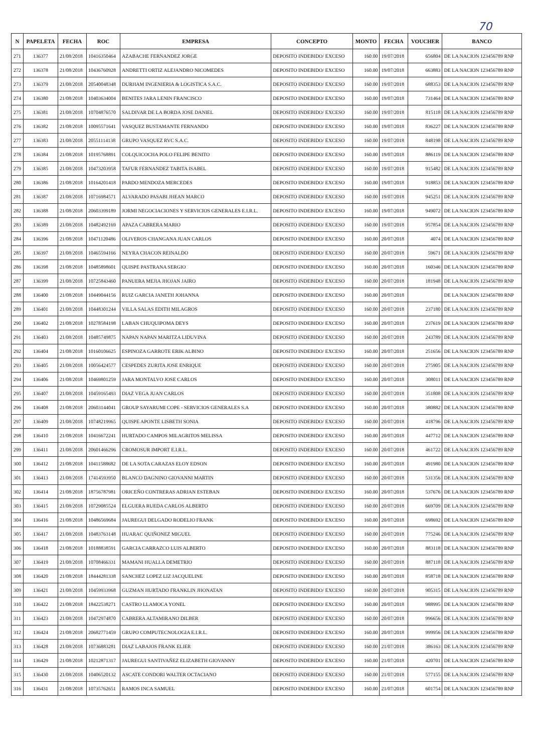70
| N | PAPELETA | FECHA | ROC | EMPRESA | CONCEPTO | MONTO | FECHA | VOUCHER | BANCO |
| --- | --- | --- | --- | --- | --- | --- | --- | --- | --- |
| 271 | 136377 | 21/08/2018 | 10416350464 | AZABACHE FERNANDEZ JORGE | DEPOSITO INDEBIDO/ EXCESO | 160.00 | 19/07/2018 | 656804 | DE LA NACION 123456789 RNP |
| 272 | 136378 | 21/08/2018 | 10436760928 | ANDRETTI ORTIZ ALEJANDRO NICOMEDES | DEPOSITO INDEBIDO/ EXCESO | 160.00 | 19/07/2018 | 663883 | DE LA NACION 123456789 RNP |
| 273 | 136379 | 21/08/2018 | 20540048348 | DURHAM INGENIERIA & LOGISTICA S.A.C. | DEPOSITO INDEBIDO/ EXCESO | 160.00 | 19/07/2018 | 688353 | DE LA NACION 123456789 RNP |
| 274 | 136380 | 21/08/2018 | 10403634004 | BENITES JARA LENIN FRANCISCO | DEPOSITO INDEBIDO/ EXCESO | 160.00 | 19/07/2018 | 731464 | DE LA NACION 123456789 RNP |
| 275 | 136381 | 21/08/2018 | 10704876570 | SALDIVAR DE LA BORDA JOSE DANIEL | DEPOSITO INDEBIDO/ EXCESO | 160.00 | 19/07/2018 | 815118 | DE LA NACION 123456789 RNP |
| 276 | 136382 | 21/08/2018 | 10095571641 | VASQUEZ BUSTAMANTE FERNANDO | DEPOSITO INDEBIDO/ EXCESO | 160.00 | 19/07/2018 | 836227 | DE LA NACION 123456789 RNP |
| 277 | 136383 | 21/08/2018 | 20551114138 | GRUPO VASQUEZ RVC S.A.C. | DEPOSITO INDEBIDO/ EXCESO | 160.00 | 19/07/2018 | 848198 | DE LA NACION 123456789 RNP |
| 278 | 136384 | 21/08/2018 | 10195768891 | COLQUICOCHA POLO FELIPE BENITO | DEPOSITO INDEBIDO/ EXCESO | 160.00 | 19/07/2018 | 886119 | DE LA NACION 123456789 RNP |
| 279 | 136385 | 21/08/2018 | 10473203958 | TAFUR FERNANDEZ TABITA ISABEL | DEPOSITO INDEBIDO/ EXCESO | 160.00 | 19/07/2018 | 915482 | DE LA NACION 123456789 RNP |
| 280 | 136386 | 21/08/2018 | 10164201418 | PARDO MENDOZA MERCEDES | DEPOSITO INDEBIDO/ EXCESO | 160.00 | 19/07/2018 | 918853 | DE LA NACION 123456789 RNP |
| 281 | 136387 | 21/08/2018 | 10716984571 | ALVARADO PASABI JHEAN MARCO | DEPOSITO INDEBIDO/ EXCESO | 160.00 | 19/07/2018 | 945251 | DE LA NACION 123456789 RNP |
| 282 | 136388 | 21/08/2018 | 20603399189 | JORMI NEGOCIACIONES Y SERVICIOS GENERALES E.I.R.L. | DEPOSITO INDEBIDO/ EXCESO | 160.00 | 19/07/2018 | 949072 | DE LA NACION 123456789 RNP |
| 283 | 136389 | 21/08/2018 | 10482492169 | APAZA CABRERA MARIO | DEPOSITO INDEBIDO/ EXCESO | 160.00 | 19/07/2018 | 957854 | DE LA NACION 123456789 RNP |
| 284 | 136396 | 21/08/2018 | 10471120486 | OLIVEROS CHANGANA JUAN CARLOS | DEPOSITO INDEBIDO/ EXCESO | 160.00 | 20/07/2018 | 4074 | DE LA NACION 123456789 RNP |
| 285 | 136397 | 21/08/2018 | 10465594166 | NEYRA CHACON REINALDO | DEPOSITO INDEBIDO/ EXCESO | 160.00 | 20/07/2018 | 59671 | DE LA NACION 123456789 RNP |
| 286 | 136398 | 21/08/2018 | 10485898601 | QUISPE PASTRANA SERGIO | DEPOSITO INDEBIDO/ EXCESO | 160.00 | 20/07/2018 | 160346 | DE LA NACION 123456789 RNP |
| 287 | 136399 | 21/08/2018 | 10725843460 | PANUERA MEJIA JHOJAN JAIRO | DEPOSITO INDEBIDO/ EXCESO | 160.00 | 20/07/2018 | 181948 | DE LA NACION 123456789 RNP |
| 288 | 136400 | 21/08/2018 | 10449044156 | RUIZ GARCIA JANETH JOHANNA | DEPOSITO INDEBIDO/ EXCESO | 160.00 | 20/07/2018 | | DE LA NACION 123456789 RNP |
| 289 | 136401 | 21/08/2018 | 10448301244 | VILLA SALAS EDITH MILAGROS | DEPOSITO INDEBIDO/ EXCESO | 160.00 | 20/07/2018 | 237180 | DE LA NACION 123456789 RNP |
| 290 | 136402 | 21/08/2018 | 10278584198 | LABAN CHUQUIPOMA DEYS | DEPOSITO INDEBIDO/ EXCESO | 160.00 | 20/07/2018 | 237619 | DE LA NACION 123456789 RNP |
| 291 | 136403 | 21/08/2018 | 10485749875 | NAPAN NAPAN MARITZA LIDUVINA | DEPOSITO INDEBIDO/ EXCESO | 160.00 | 20/07/2018 | 243789 | DE LA NACION 123456789 RNP |
| 292 | 136404 | 21/08/2018 | 10160106625 | ESPINOZA GARROTE ERIK ALBINO | DEPOSITO INDEBIDO/ EXCESO | 160.00 | 20/07/2018 | 251656 | DE LA NACION 123456789 RNP |
| 293 | 136405 | 21/08/2018 | 10056424577 | CESPEDES ZURITA JOSE ENRIQUE | DEPOSITO INDEBIDO/ EXCESO | 160.00 | 20/07/2018 | 275905 | DE LA NACION 123456789 RNP |
| 294 | 136406 | 21/08/2018 | 10469801259 | JARA MONTALVO JOSE CARLOS | DEPOSITO INDEBIDO/ EXCESO | 160.00 | 20/07/2018 | 308011 | DE LA NACION 123456789 RNP |
| 295 | 136407 | 21/08/2018 | 10459165493 | DIAZ VEGA JUAN CARLOS | DEPOSITO INDEBIDO/ EXCESO | 160.00 | 20/07/2018 | 351808 | DE LA NACION 123456789 RNP |
| 296 | 136408 | 21/08/2018 | 20603144041 | GROUP SAYARUMI COPE - SERVICIOS GENERALES S.A | DEPOSITO INDEBIDO/ EXCESO | 160.00 | 20/07/2018 | 380882 | DE LA NACION 123456789 RNP |
| 297 | 136409 | 21/08/2018 | 10748219965 | QUISPE APONTE LISBETH SONIA | DEPOSITO INDEBIDO/ EXCESO | 160.00 | 20/07/2018 | 418796 | DE LA NACION 123456789 RNP |
| 298 | 136410 | 21/08/2018 | 10416672241 | HURTADO CAMPOS MILAGRITOS MELISSA | DEPOSITO INDEBIDO/ EXCESO | 160.00 | 20/07/2018 | 447712 | DE LA NACION 123456789 RNP |
| 299 | 136411 | 21/08/2018 | 20601466296 | CROMOSUR IMPORT E.I.R.L. | DEPOSITO INDEBIDO/ EXCESO | 160.00 | 20/07/2018 | 461722 | DE LA NACION 123456789 RNP |
| 300 | 136412 | 21/08/2018 | 10411588682 | DE LA SOTA CARAZAS ELOY EDSON | DEPOSITO INDEBIDO/ EXCESO | 160.00 | 20/07/2018 | 491980 | DE LA NACION 123456789 RNP |
| 301 | 136413 | 21/08/2018 | 17414593950 | BLANCO DAGNINO GIOVANNI MARTIN | DEPOSITO INDEBIDO/ EXCESO | 160.00 | 20/07/2018 | 531356 | DE LA NACION 123456789 RNP |
| 302 | 136414 | 21/08/2018 | 18756787981 | ORICEÑO CONTRERAS ADRIAN ESTEBAN | DEPOSITO INDEBIDO/ EXCESO | 160.00 | 20/07/2018 | 537676 | DE LA NACION 123456789 RNP |
| 303 | 136415 | 21/08/2018 | 10729085524 | ELGUERA RUEDA CARLOS ALBERTO | DEPOSITO INDEBIDO/ EXCESO | 160.00 | 20/07/2018 | 669709 | DE LA NACION 123456789 RNP |
| 304 | 136416 | 21/08/2018 | 10486569684 | JAUREGUI DELGADO RODELIO FRANK | DEPOSITO INDEBIDO/ EXCESO | 160.00 | 20/07/2018 | 698692 | DE LA NACION 123456789 RNP |
| 305 | 136417 | 21/08/2018 | 10483763148 | HUARAC QUIÑONEZ MIGUEL | DEPOSITO INDEBIDO/ EXCESO | 160.00 | 20/07/2018 | 775246 | DE LA NACION 123456789 RNP |
| 306 | 136418 | 21/08/2018 | 10188838591 | GARCIA CARRAZCO LUIS ALBERTO | DEPOSITO INDEBIDO/ EXCESO | 160.00 | 20/07/2018 | 883118 | DE LA NACION 123456789 RNP |
| 307 | 136419 | 21/08/2018 | 10708466331 | MAMANI HUALLA DEMETRIO | DEPOSITO INDEBIDO/ EXCESO | 160.00 | 20/07/2018 | 887118 | DE LA NACION 123456789 RNP |
| 308 | 136420 | 21/08/2018 | 18444281338 | SANCHEZ LOPEZ LIZ JACQUELINE | DEPOSITO INDEBIDO/ EXCESO | 160.00 | 20/07/2018 | 858718 | DE LA NACION 123456789 RNP |
| 309 | 136421 | 21/08/2018 | 10459933968 | GUZMAN HURTADO FRANKLIN JHONATAN | DEPOSITO INDEBIDO/ EXCESO | 160.00 | 20/07/2018 | 905315 | DE LA NACION 123456789 RNP |
| 310 | 136422 | 21/08/2018 | 18422538271 | CASTRO LLAMOCA YONEL | DEPOSITO INDEBIDO/ EXCESO | 160.00 | 20/07/2018 | 988995 | DE LA NACION 123456789 RNP |
| 311 | 136423 | 21/08/2018 | 10472974870 | CABRERA ALTAMIRANO DILBER | DEPOSITO INDEBIDO/ EXCESO | 160.00 | 20/07/2018 | 996656 | DE LA NACION 123456789 RNP |
| 312 | 136424 | 21/08/2018 | 20682771459 | GRUPO COMPUTECNOLOGIA E.I.R.L. | DEPOSITO INDEBIDO/ EXCESO | 160.00 | 20/07/2018 | 999956 | DE LA NACION 123456789 RNP |
| 313 | 136428 | 21/08/2018 | 10736883281 | DIAZ LABAJOS FRANK ELIER | DEPOSITO INDEBIDO/ EXCESO | 160.00 | 21/07/2018 | 386163 | DE LA NACION 123456789 RNP |
| 314 | 136429 | 21/08/2018 | 10212871317 | JAUREGUI SANTIVAÑEZ ELIZABETH GIOVANNY | DEPOSITO INDEBIDO/ EXCESO | 160.00 | 21/07/2018 | 420701 | DE LA NACION 123456789 RNP |
| 315 | 136430 | 21/08/2018 | 10406520132 | ASCATE CONDORI WALTER OCTACIANO | DEPOSITO INDEBIDO/ EXCESO | 160.00 | 21/07/2018 | 577155 | DE LA NACION 123456789 RNP |
| 316 | 136431 | 21/08/2018 | 10735762651 | RAMOS INCA SAMUEL | DEPOSITO INDEBIDO/ EXCESO | 160.00 | 21/07/2018 | 601754 | DE LA NACION 123456789 RNP |